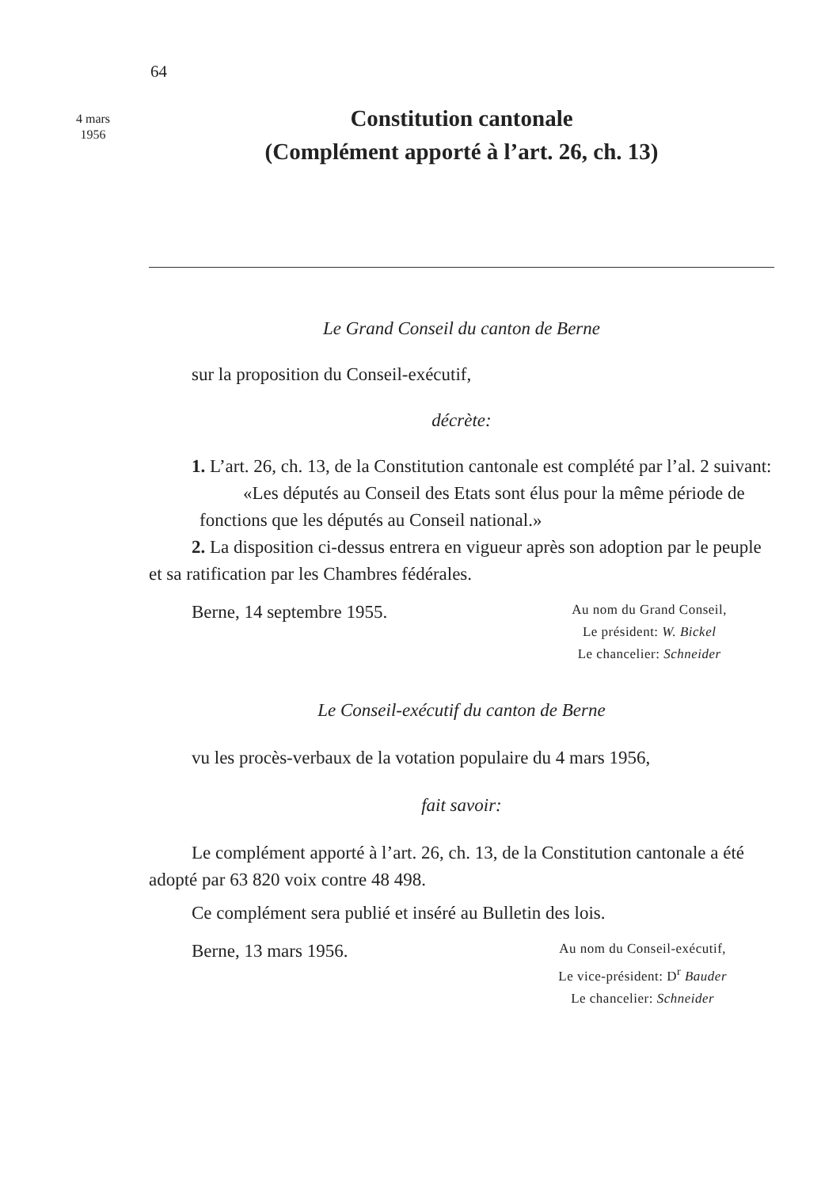64
4 mars
1956
Constitution cantonale
(Complément apporté à l’art. 26, ch. 13)
Le Grand Conseil du canton de Berne
sur la proposition du Conseil-exécutif,
décrète:
1. L’art. 26, ch. 13, de la Constitution cantonale est complété par l’al. 2 suivant:
«Les députés au Conseil des Etats sont élus pour la même période de fonctions que les députés au Conseil national.»
2. La disposition ci-dessus entrera en vigueur après son adoption par le peuple et sa ratification par les Chambres fédérales.
Berne, 14 septembre 1955.
Au nom du Grand Conseil,
Le président: W. Bickel
Le chancelier: Schneider
Le Conseil-exécutif du canton de Berne
vu les procès-verbaux de la votation populaire du 4 mars 1956,
fait savoir:
Le complément apporté à l’art. 26, ch. 13, de la Constitution cantonale a été adopté par 63 820 voix contre 48 498.
Ce complément sera publié et inséré au Bulletin des lois.
Berne, 13 mars 1956.
Au nom du Conseil-exécutif,
Le vice-président: D<sup>r</sup> Bauder
Le chancelier: Schneider